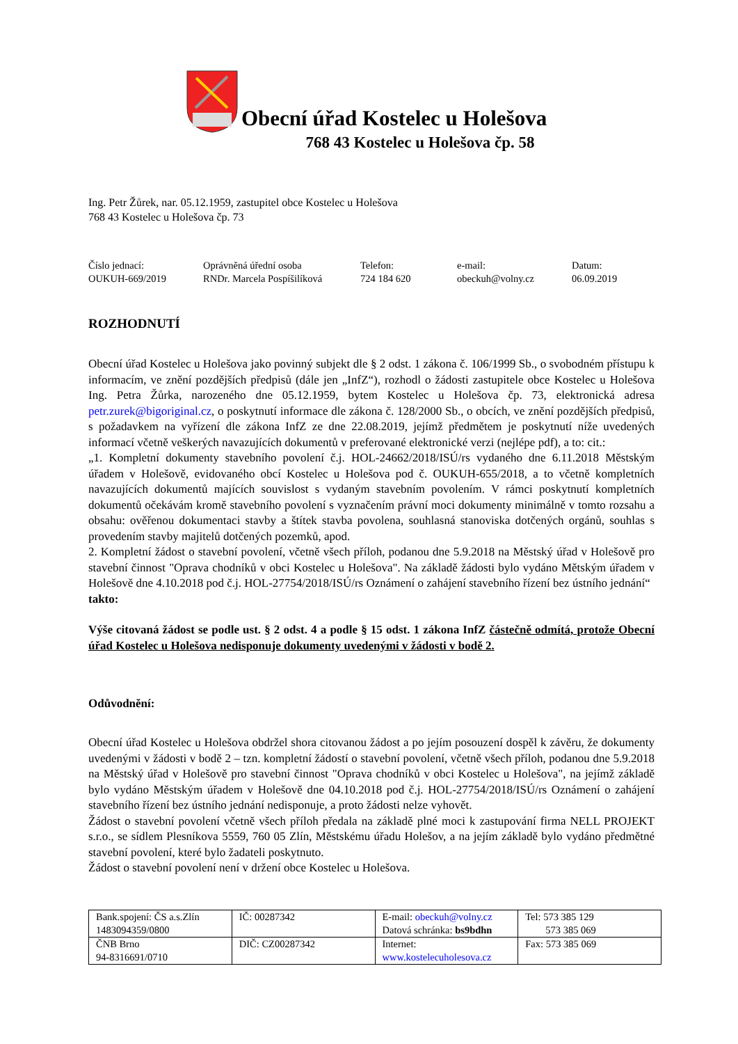Obecní úřad Kostelec u Holešova
768 43 Kostelec u Holešova čp. 58
Ing. Petr Žůrek, nar. 05.12.1959, zastupitel obce Kostelec u Holešova
768 43 Kostelec u Holešova čp. 73
Číslo jednací:
OUKUH-669/2019
Oprávněná úřední osoba
RNDr. Marcela Pospíšilíková
Telefon:
724 184 620
e-mail:
obeckuh@volny.cz
Datum:
06.09.2019
ROZHODNUTÍ
Obecní úřad Kostelec u Holešova jako povinný subjekt dle § 2 odst. 1 zákona č. 106/1999 Sb., o svobodném přístupu k informacím, ve znění pozdějších předpisů (dále jen „InfZ“), rozhodl o žádosti zastupitele obce Kostelec u Holešova Ing. Petra Žůrka, narozeného dne 05.12.1959, bytem Kostelec u Holešova čp. 73, elektronická adresa petr.zurek@bigoriginal.cz, o poskytnutí informace dle zákona č. 128/2000 Sb., o obcích, ve znění pozdějších předpisů, s požadavkem na vyřízení dle zákona InfZ ze dne 22.08.2019, jejímž předmětem je poskytnutí níže uvedených informací včetně veškerých navazujících dokumentů v preferované elektronické verzi (nejlépe pdf), a to: cit.:
„1. Kompletní dokumenty stavebního povolení č.j. HOL-24662/2018/ISÚ/rs vydaného dne 6.11.2018 Městským úřadem v Holešově, evidovaného obcí Kostelec u Holešova pod č. OUKUH-655/2018, a to včetně kompletních navazujících dokumentů majících souvislost s vydaným stavebním povolením. V rámci poskytnutí kompletních dokumentů očekávám kromě stavebního povolení s vyznačením právní moci dokumenty minimálně v tomto rozsahu a obsahu: ověřenou dokumentaci stavby a štítek stavba povolena, souhlasná stanoviska dotčených orgánů, souhlas s provedením stavby majitelů dotčených pozemků, apod.
2. Kompletní žádost o stavební povolení, včetně všech příloh, podanou dne 5.9.2018 na Městský úřad v Holešově pro stavební činnost "Oprava chodníků v obci Kostelec u Holešova". Na základě žádosti bylo vydáno Mětským úřadem v Holešově dne 4.10.2018 pod č.j. HOL-27754/2018/ISÚ/rs Oznámení o zahájení stavebního řízení bez ústního jednání“
takto:
Výše citovaná žádost se podle ust. § 2 odst. 4 a podle § 15 odst. 1 zákona InfZ částečně odmítá, protože Obecní úřad Kostelec u Holešova nedisponuje dokumenty uvedenými v žádosti v bodě 2.
Odůvodnění:
Obecní úřad Kostelec u Holešova obdržel shora citovanou žádost a po jejím posouzení dospěl k závěru, že dokumenty uvedenými v žádosti v bodě 2 – tzn. kompletní žádostí o stavební povolení, včetně všech příloh, podanou dne 5.9.2018 na Městský úřad v Holešově pro stavební činnost "Oprava chodníků v obci Kostelec u Holešova", na jejímž základě bylo vydáno Městským úřadem v Holešově dne 04.10.2018 pod č.j. HOL-27754/2018/ISÚ/rs Oznámení o zahájení stavebního řízení bez ústního jednání nedisponuje, a proto žádosti nelze vyhovět.
Žádost o stavební povolení včetně všech příloh předala na základě plné moci k zastupování firma NELL PROJEKT s.r.o., se sídlem Plesníkova 5559, 760 05 Zlín, Městskému úřadu Holešov, a na jejím základě bylo vydáno předmětné stavební povolení, které bylo žadateli poskytnuto.
Žádost o stavební povolení není v držení obce Kostelec u Holešova.
| Bank.spojení: ČS a.s.Zlín 1483094359/0800 | IČ: 00287342 | E-mail: obeckuh@volny.cz Datová schránka: bs9bdhn | Tel: 573 385 129 573 385 069 |
| ČNB Brno 94-8316691/0710 | DIČ: CZ00287342 | Internet: www.kostelecuholesova.cz | Fax: 573 385 069 |